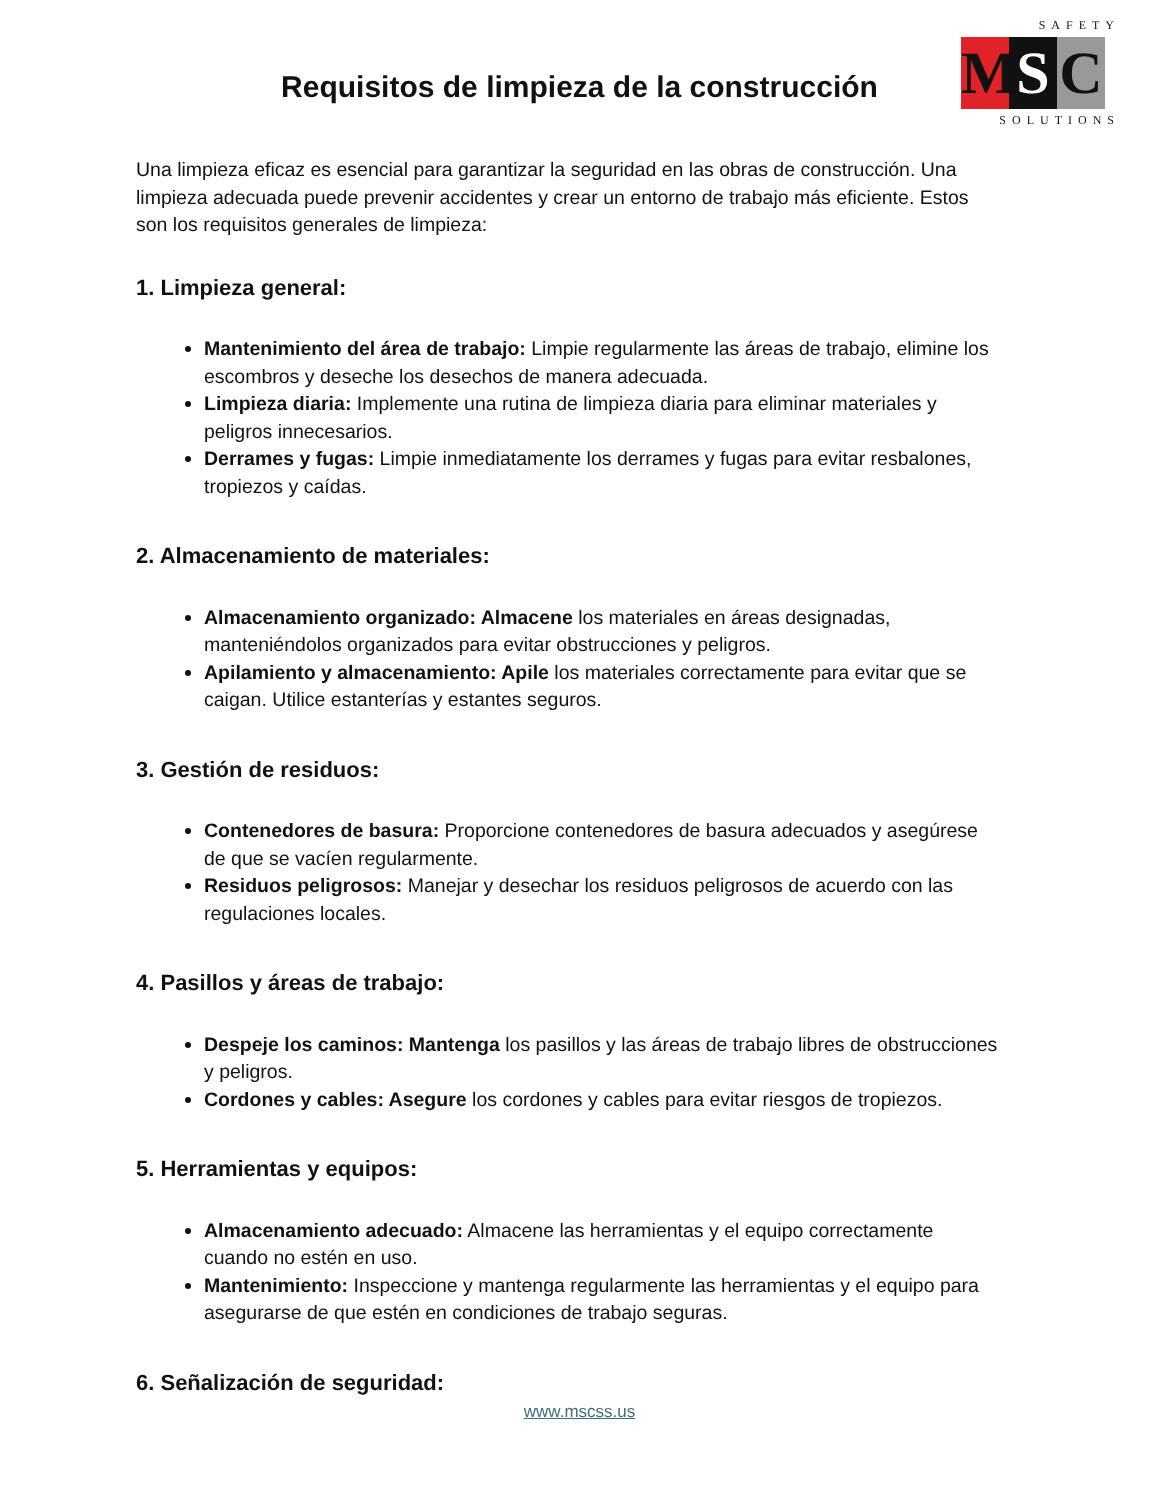SAFETY
M S C
SOLUTIONS
Requisitos de limpieza de la construcción
Una limpieza eficaz es esencial para garantizar la seguridad en las obras de construcción. Una limpieza adecuada puede prevenir accidentes y crear un entorno de trabajo más eficiente. Estos son los requisitos generales de limpieza:
1. Limpieza general:
Mantenimiento del área de trabajo: Limpie regularmente las áreas de trabajo, elimine los escombros y deseche los desechos de manera adecuada.
Limpieza diaria: Implemente una rutina de limpieza diaria para eliminar materiales y peligros innecesarios.
Derrames y fugas: Limpie inmediatamente los derrames y fugas para evitar resbalones, tropiezos y caídas.
2. Almacenamiento de materiales:
Almacenamiento organizado: Almacene los materiales en áreas designadas, manteniéndolos organizados para evitar obstrucciones y peligros.
Apilamiento y almacenamiento: Apile los materiales correctamente para evitar que se caigan. Utilice estanterías y estantes seguros.
3. Gestión de residuos:
Contenedores de basura: Proporcione contenedores de basura adecuados y asegúrese de que se vacíen regularmente.
Residuos peligrosos: Manejar y desechar los residuos peligrosos de acuerdo con las regulaciones locales.
4. Pasillos y áreas de trabajo:
Despeje los caminos: Mantenga los pasillos y las áreas de trabajo libres de obstrucciones y peligros.
Cordones y cables: Asegure los cordones y cables para evitar riesgos de tropiezos.
5. Herramientas y equipos:
Almacenamiento adecuado: Almacene las herramientas y el equipo correctamente cuando no estén en uso.
Mantenimiento: Inspeccione y mantenga regularmente las herramientas y el equipo para asegurarse de que estén en condiciones de trabajo seguras.
6. Señalización de seguridad:
www.mscss.us